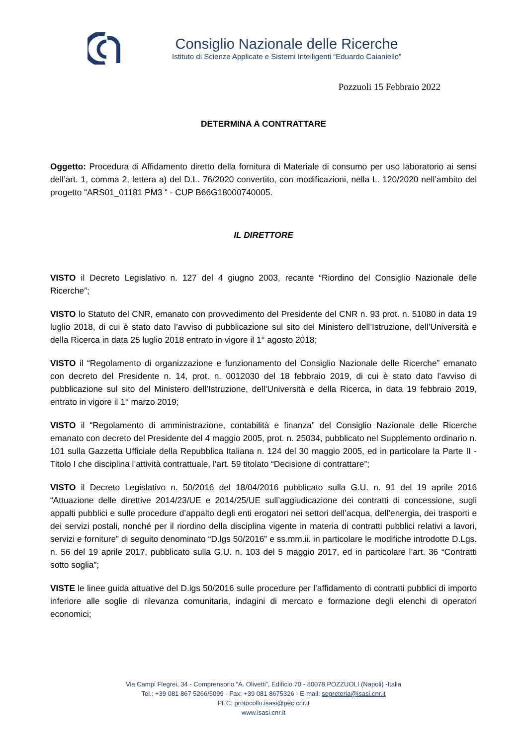Consiglio Nazionale delle Ricerche
Istituto di Scienze Applicate e Sistemi Intelligenti “Eduardo Caianiello”
Pozzuoli 15 Febbraio 2022
DETERMINA A CONTRATTARE
Oggetto: Procedura di Affidamento diretto della fornitura di Materiale di consumo per uso laboratorio ai sensi dell’art. 1, comma 2, lettera a) del D.L. 76/2020 convertito, con modificazioni, nella L. 120/2020 nell’ambito del progetto “ARS01_01181 PM3 “ - CUP B66G18000740005.
IL DIRETTORE
VISTO il Decreto Legislativo n. 127 del 4 giugno 2003, recante “Riordino del Consiglio Nazionale delle Ricerche”;
VISTO lo Statuto del CNR, emanato con provvedimento del Presidente del CNR n. 93 prot. n. 51080 in data 19 luglio 2018, di cui è stato dato l’avviso di pubblicazione sul sito del Ministero dell’Istruzione, dell’Università e della Ricerca in data 25 luglio 2018 entrato in vigore il 1° agosto 2018;
VISTO il “Regolamento di organizzazione e funzionamento del Consiglio Nazionale delle Ricerche” emanato con decreto del Presidente n. 14, prot. n. 0012030 del 18 febbraio 2019, di cui è stato dato l’avviso di pubblicazione sul sito del Ministero dell’Istruzione, dell’Università e della Ricerca, in data 19 febbraio 2019, entrato in vigore il 1° marzo 2019;
VISTO il “Regolamento di amministrazione, contabilità e finanza” del Consiglio Nazionale delle Ricerche emanato con decreto del Presidente del 4 maggio 2005, prot. n. 25034, pubblicato nel Supplemento ordinario n. 101 sulla Gazzetta Ufficiale della Repubblica Italiana n. 124 del 30 maggio 2005, ed in particolare la Parte II - Titolo I che disciplina l’attività contrattuale, l’art. 59 titolato “Decisione di contrattare”;
VISTO il Decreto Legislativo n. 50/2016 del 18/04/2016 pubblicato sulla G.U. n. 91 del 19 aprile 2016 “Attuazione delle direttive 2014/23/UE e 2014/25/UE sull’aggiudicazione dei contratti di concessione, sugli appalti pubblici e sulle procedure d’appalto degli enti erogatori nei settori dell’acqua, dell’energia, dei trasporti e dei servizi postali, nonché per il riordino della disciplina vigente in materia di contratti pubblici relativi a lavori, servizi e forniture” di seguito denominato “D.lgs 50/2016” e ss.mm.ii. in particolare le modifiche introdotte D.Lgs. n. 56 del 19 aprile 2017, pubblicato sulla G.U. n. 103 del 5 maggio 2017, ed in particolare l’art. 36 “Contratti sotto soglia”;
VISTE le linee guida attuative del D.lgs 50/2016 sulle procedure per l’affidamento di contratti pubblici di importo inferiore alle soglie di rilevanza comunitaria, indagini di mercato e formazione degli elenchi di operatori economici;
Via Campi Flegrei, 34 - Comprensorio “A. Olivetti”, Edificio 70 - 80078 POZZUOLI (Napoli) -Italia
Tel.: +39 081 867 5266/5099 - Fax: +39 081 8675326 - E-mail: segreteria@isasi.cnr.it
PEC: protocollo.isasi@pec.cnr.it
www.isasi.cnr.it